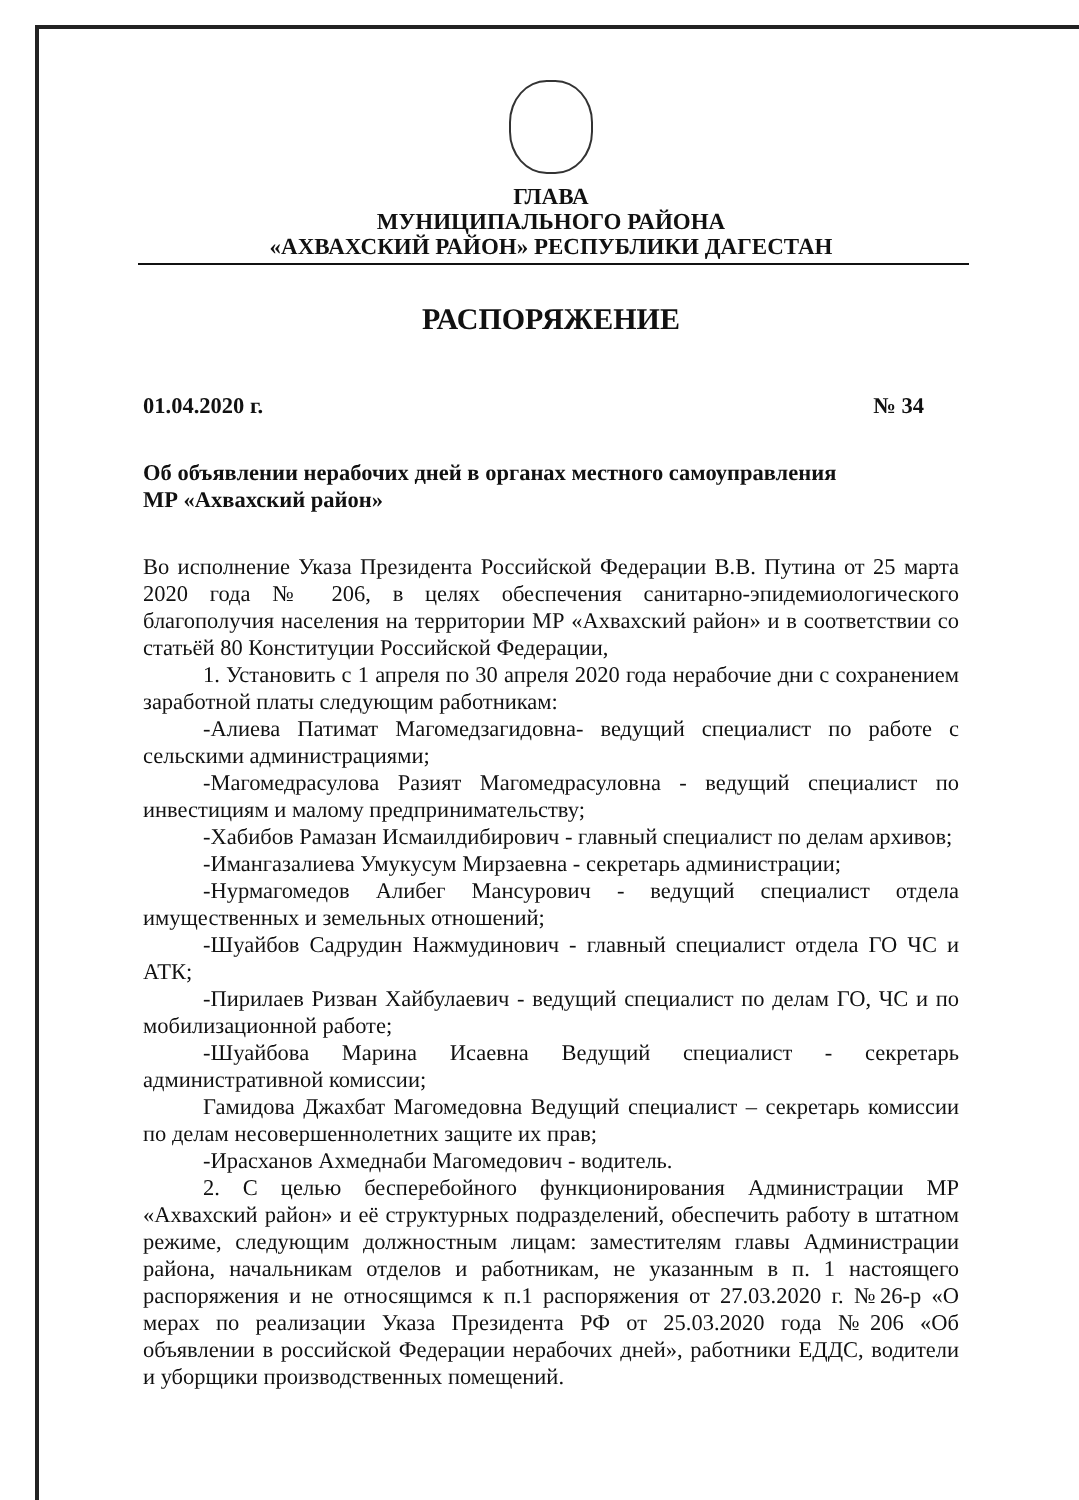ГЛАВА
МУНИЦИПАЛЬНОГО РАЙОНА
«АХВАХСКИЙ РАЙОН» РЕСПУБЛИКИ ДАГЕСТАН
РАСПОРЯЖЕНИЕ
01.04.2020 г. № 34
Об объявлении нерабочих дней в органах местного самоуправления
МР «Ахвахский район»
Во исполнение Указа Президента Российской Федерации В.В. Путина от 25 марта 2020 года № 206, в целях обеспечения санитарно-эпидемиологического благополучия населения на территории МР «Ахвахский район» и в соответствии со статьёй 80 Конституции Российской Федерации,
1. Установить с 1 апреля по 30 апреля 2020 года нерабочие дни с сохранением заработной платы следующим работникам:
-Алиева Патимат Магомедзагидовна- ведущий специалист по работе с сельскими администрациями;
-Магомедрасулова Разият Магомедрасуловна - ведущий специалист по инвестициям и малому предпринимательству;
-Хабибов Рамазан Исмаилдибирович - главный специалист по делам архивов;
-Имангазалиева Умукусум Мирзаевна - секретарь администрации;
-Нурмагомедов Алибег Мансурович - ведущий специалист отдела имущественных и земельных отношений;
-Шуайбов Садрудин Нажмудинович - главный специалист отдела ГО ЧС и АТК;
-Пирилаев Ризван Хайбулаевич - ведущий специалист по делам ГО, ЧС и по мобилизационной работе;
-Шуайбова Марина Исаевна Ведущий специалист - секретарь административной комиссии;
Гамидова Джахбат Магомедовна Ведущий специалист – секретарь комиссии по делам несовершеннолетних защите их прав;
-Ирасханов Ахмеднаби Магомедович - водитель.
2. С целью бесперебойного функционирования Администрации МР «Ахвахский район» и её структурных подразделений, обеспечить работу в штатном режиме, следующим должностным лицам: заместителям главы Администрации района, начальникам отделов и работникам, не указанным в п. 1 настоящего распоряжения и не относящимся к п.1 распоряжения от 27.03.2020 г. №26-р «О мерах по реализации Указа Президента РФ от 25.03.2020 года №206 «Об объявлении в российской Федерации нерабочих дней», работники ЕДДС, водители и уборщики производственных помещений.